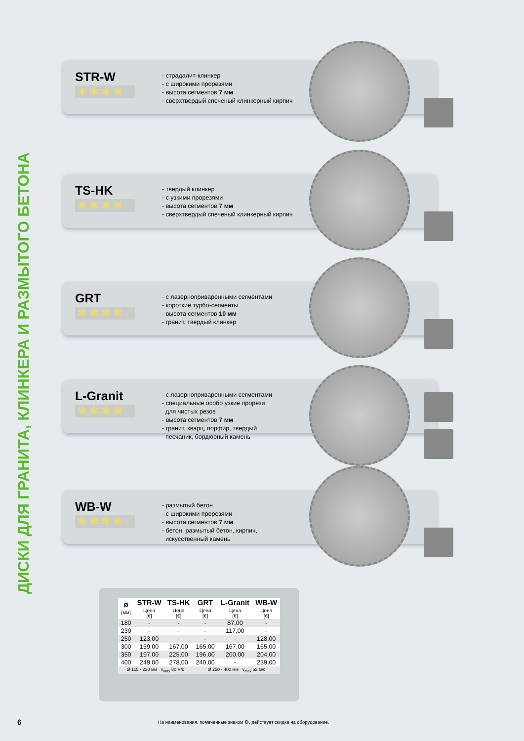ДИСКИ ДЛЯ ГРАНИТА, КЛИНКЕРА И РАЗМЫТОГО БЕТОНА
STR-W
✱✱✱✱
- страдалит-клинкер
- с широкими прорезями
- высота сегментов 7 мм
- сверхтвердый спеченый клинкерный кирпич
TS-HK
✱✱✱✱
- твердый клинкер
- с узкими прорезями
- высота сегментов 7 мм
- сверхтвердый спеченый клинкерный кирпич
GRT
✱✱✱✱
- с лазерноприваренными сегментами
- короткие турбо-сегменты
- высота сегментов 10 мм
- гранит, твердый клинкер
L-Granit
✱✱✱✱
- с лазерноприваренными сегментами
- специальные особо узкие прорези
для чистых резов
- высота сегментов 7 мм
- гранит, кварц, порфир, твердый
песчаник, бордюрный камень
WB-W
✱✱✱✱
- размытый бетон
- с широкими прорезями
- высота сегментов 7 мм
- бетон, размытый бетон, кирпич,
искусственный камень
| Ø [мм] | STR-W | TS-HK | GRT | L-Granit | WB-W |
| --- | --- | --- | --- | --- | --- |
| | Цена [€] | Цена [€] | Цена [€] | Цена [€] | Цена [€] |
| 180 | - | - | - | 87,00 | - |
| 230 | - | - | - | 117,00 | - |
| 250 | 123,00 | - | - | - | 128,00 |
| 300 | 159,00 | 167,00 | 165,00 | 167,00 | 165,00 |
| 350 | 197,00 | 225,00 | 196,00 | 200,00 | 204,00 |
| 400 | 249,00 | 278,00 | 240,00 | - | 239,00 |
| Ø 115 - 230 мм v<sub>max</sub> 80 м/с | | | Ø 250 - 400 мм v<sub>max</sub> 63 м/с | | |
6
На наименования, помеченные знаком ⚙, действует скидка на оборудование.